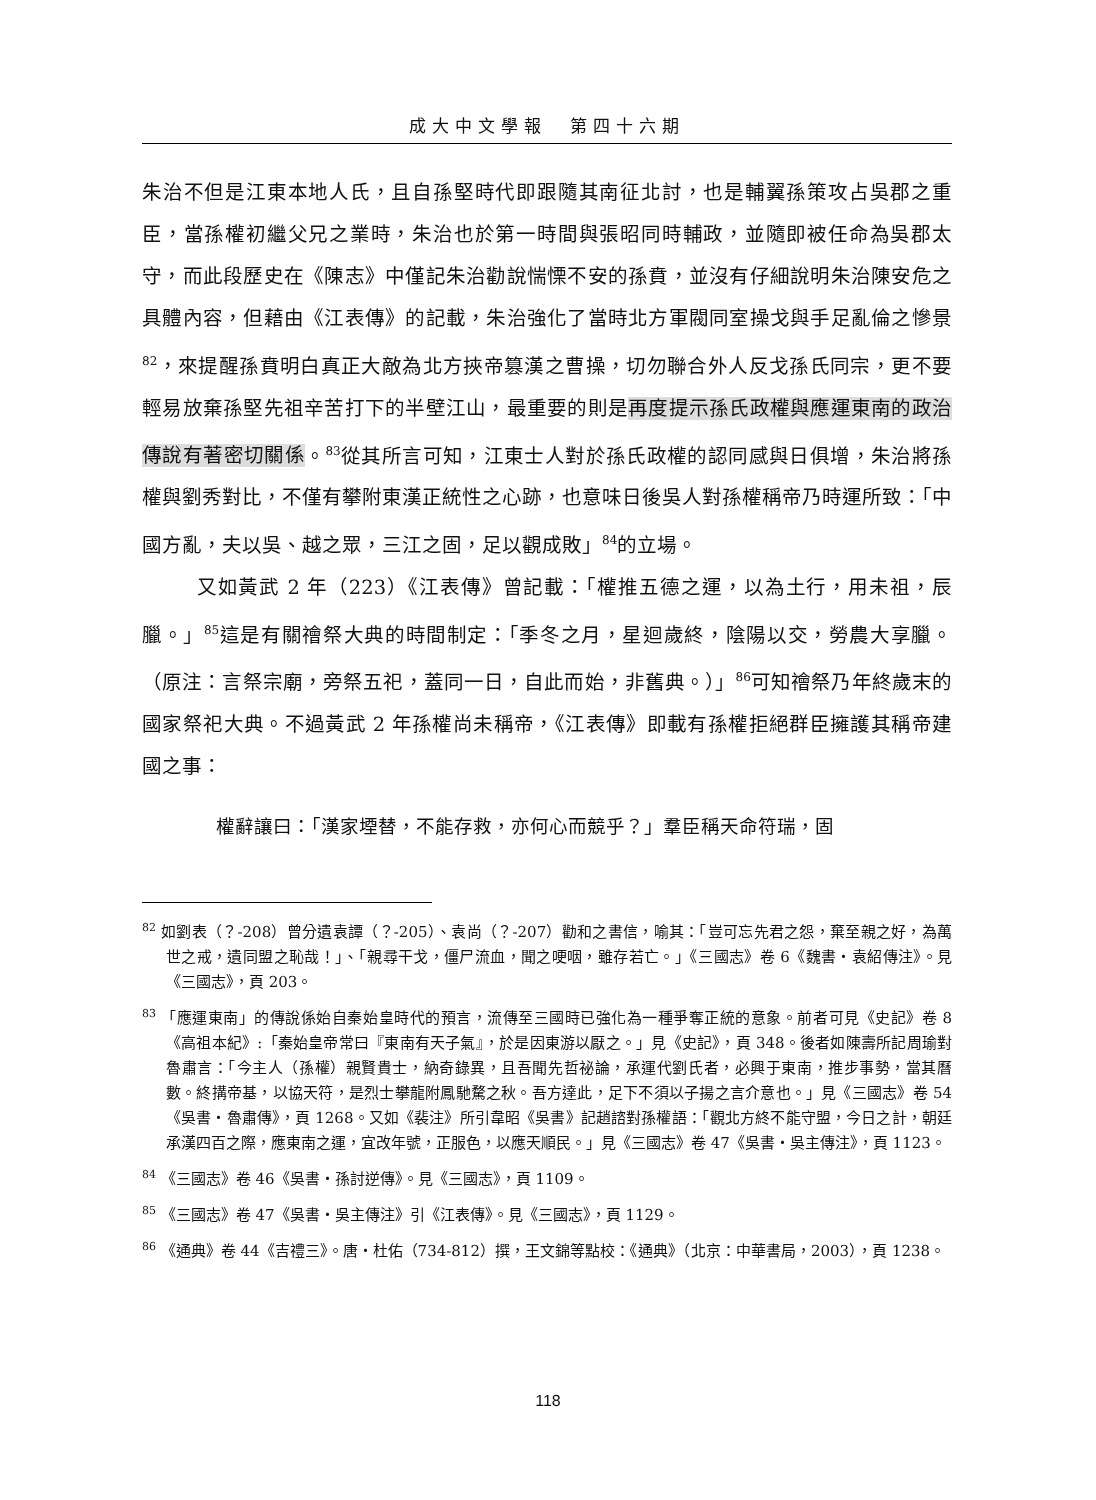成大中文學報　第四十六期
朱治不但是江東本地人氏，且自孫堅時代即跟隨其南征北討，也是輔翼孫策攻占吳郡之重臣，當孫權初繼父兄之業時，朱治也於第一時間與張昭同時輔政，並隨即被任命為吳郡太守，而此段歷史在《陳志》中僅記朱治勸說惴慄不安的孫賁，並沒有仔細說明朱治陳安危之具體內容，但藉由《江表傳》的記載，朱治強化了當時北方軍閥同室操戈與手足亂倫之慘景<sup>82</sup>，來提醒孫賁明白真正大敵為北方挾帝篡漢之曹操，切勿聯合外人反戈孫氏同宗，更不要輕易放棄孫堅先祖辛苦打下的半壁江山，最重要的則是再度提示孫氏政權與應運東南的政治傳說有著密切關係。<sup>83</sup>從其所言可知，江東士人對於孫氏政權的認同感與日俱增，朱治將孫權與劉秀對比，不僅有攀附東漢正統性之心跡，也意味日後吳人對孫權稱帝乃時運所致：「中國方亂，夫以吳、越之眾，三江之固，足以觀成敗」<sup>84</sup>的立場。
又如黃武 2 年（223）《江表傳》曾記載：「權推五德之運，以為土行，用未祖，辰臘。」<sup>85</sup>這是有關禬祭大典的時間制定：「季冬之月，星迴歲終，陰陽以交，勞農大享臘。（原注：言祭宗廟，旁祭五祀，蓋同一日，自此而始，非舊典。）」<sup>86</sup>可知禬祭乃年終歲末的國家祭祀大典。不過黃武 2 年孫權尚未稱帝，《江表傳》即載有孫權拒絕群臣擁護其稱帝建國之事：
權辭讓曰：「漢家堙替，不能存救，亦何心而競乎？」羣臣稱天命符瑞，固
<sup>82</sup> 如劉表（？-208）曾分遺袁譚（？-205）、袁尚（？-207）勸和之書信，喻其：「豈可忘先君之怨，棄至親之好，為萬世之戒，遺同盟之恥哉！」、「親尋干戈，僵尸流血，聞之哽咽，雖存若亡。」《三國志》卷 6《魏書‧袁紹傳注》。見《三國志》，頁 203。
<sup>83</sup> 「應運東南」的傳說係始自秦始皇時代的預言，流傳至三國時已強化為一種爭奪正統的意象。前者可見《史記》卷 8《高祖本紀》:「秦始皇帝常曰『東南有天子氣』，於是因東游以厭之。」見《史記》，頁 348。後者如陳壽所記周瑜對魯肅言：「今主人（孫權）親賢貴士，納奇錄異，且吾聞先哲祕論，承運代劉氏者，必興于東南，推步事勢，當其曆數。終搆帝基，以協天符，是烈士攀龍附鳳馳騖之秋。吾方達此，足下不須以子揚之言介意也。」見《三國志》卷 54《吳書‧魯肅傳》，頁 1268。又如《裴注》所引韋昭《吳書》記趙諮對孫權語：「觀北方終不能守盟，今日之計，朝廷承漢四百之際，應東南之運，宜改年號，正服色，以應天順民。」見《三國志》卷 47《吳書‧吳主傳注》，頁 1123。
<sup>84</sup> 《三國志》卷 46《吳書‧孫討逆傳》。見《三國志》，頁 1109。
<sup>85</sup> 《三國志》卷 47《吳書‧吳主傳注》引《江表傳》。見《三國志》，頁 1129。
<sup>86</sup> 《通典》卷 44《吉禮三》。唐‧杜佑（734-812）撰，王文錦等點校：《通典》（北京：中華書局，2003），頁 1238。
118